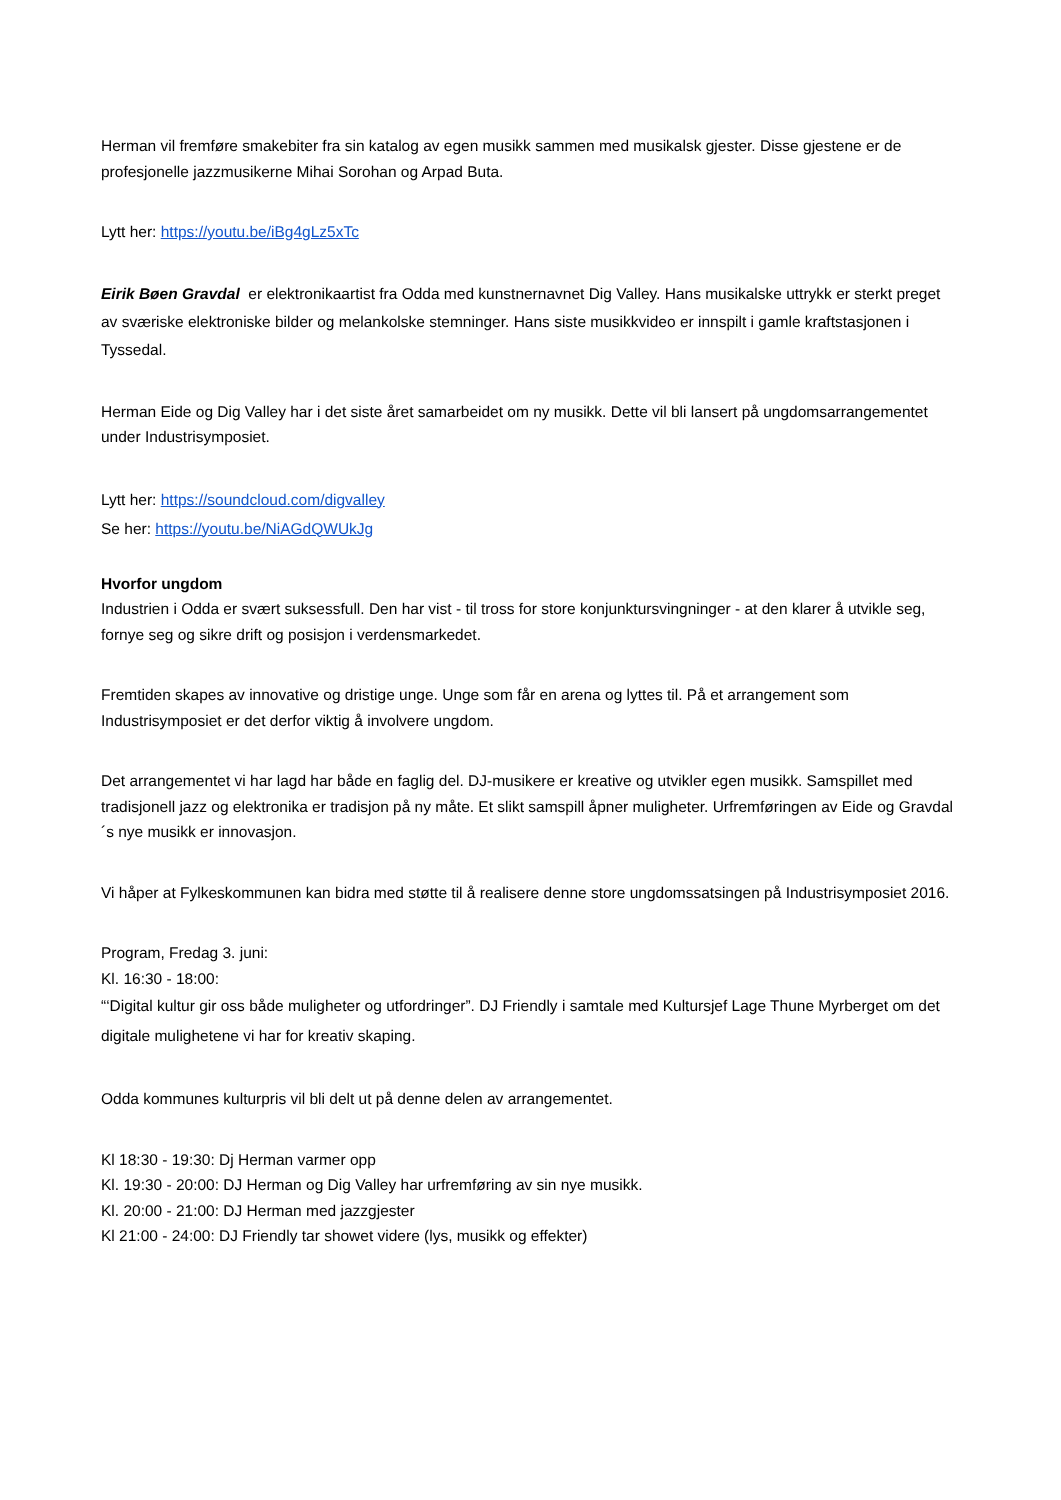Herman vil fremføre smakebiter fra sin katalog av egen musikk sammen med musikalsk gjester. Disse gjestene er de profesjonelle jazzmusikerne Mihai Sorohan og Arpad Buta.
Lytt her: https://youtu.be/iBg4gLz5xTc
Eirik Bøen Gravdal er elektronikaartist fra Odda med kunstnernavnet Dig Valley. Hans musikalske uttrykk er sterkt preget av sværiske elektroniske bilder og melankolske stemninger. Hans siste musikkvideo er innspilt i gamle kraftstasjonen i Tyssedal.
Herman Eide og Dig Valley har i det siste året samarbeidet om ny musikk. Dette vil bli lansert på ungdomsarrangementet under Industrisymposiet.
Lytt her: https://soundcloud.com/digvalley
Se her: https://youtu.be/NiAGdQWUkJg
Hvorfor ungdom
Industrien i Odda er svært suksessfull. Den har vist - til tross for store konjunktursvingninger - at den klarer å utvikle seg, fornye seg og sikre drift og posisjon i verdensmarkedet.
Fremtiden skapes av innovative og dristige unge. Unge som får en arena og lyttes til. På et arrangement som Industrisymposiet er det derfor viktig å involvere ungdom.
Det arrangementet vi har lagd har både en faglig del. DJ-musikere er kreative og utvikler egen musikk. Samspillet med tradisjonell jazz og elektronika er tradisjon på ny måte. Et slikt samspill åpner muligheter. Urfremføringen av Eide og Gravdal´s nye musikk er innovasjon.
Vi håper at Fylkeskommunen kan bidra med støtte til å realisere denne store ungdomssatsingen på Industrisymposiet 2016.
Program, Fredag 3. juni:
Kl. 16:30 - 18:00:
“‘Digital kultur gir oss både muligheter og utfordringer”. DJ Friendly i samtale med Kultursjef Lage Thune Myrberget om det digitale mulighetene vi har for kreativ skaping.
Odda kommunes kulturpris vil bli delt ut på denne delen av arrangementet.
Kl 18:30 - 19:30: Dj Herman varmer opp
Kl. 19:30 - 20:00: DJ Herman og Dig Valley har urfremføring av sin nye musikk.
Kl. 20:00 - 21:00: DJ Herman med jazzgjester
Kl 21:00 - 24:00: DJ Friendly tar showet videre (lys, musikk og effekter)